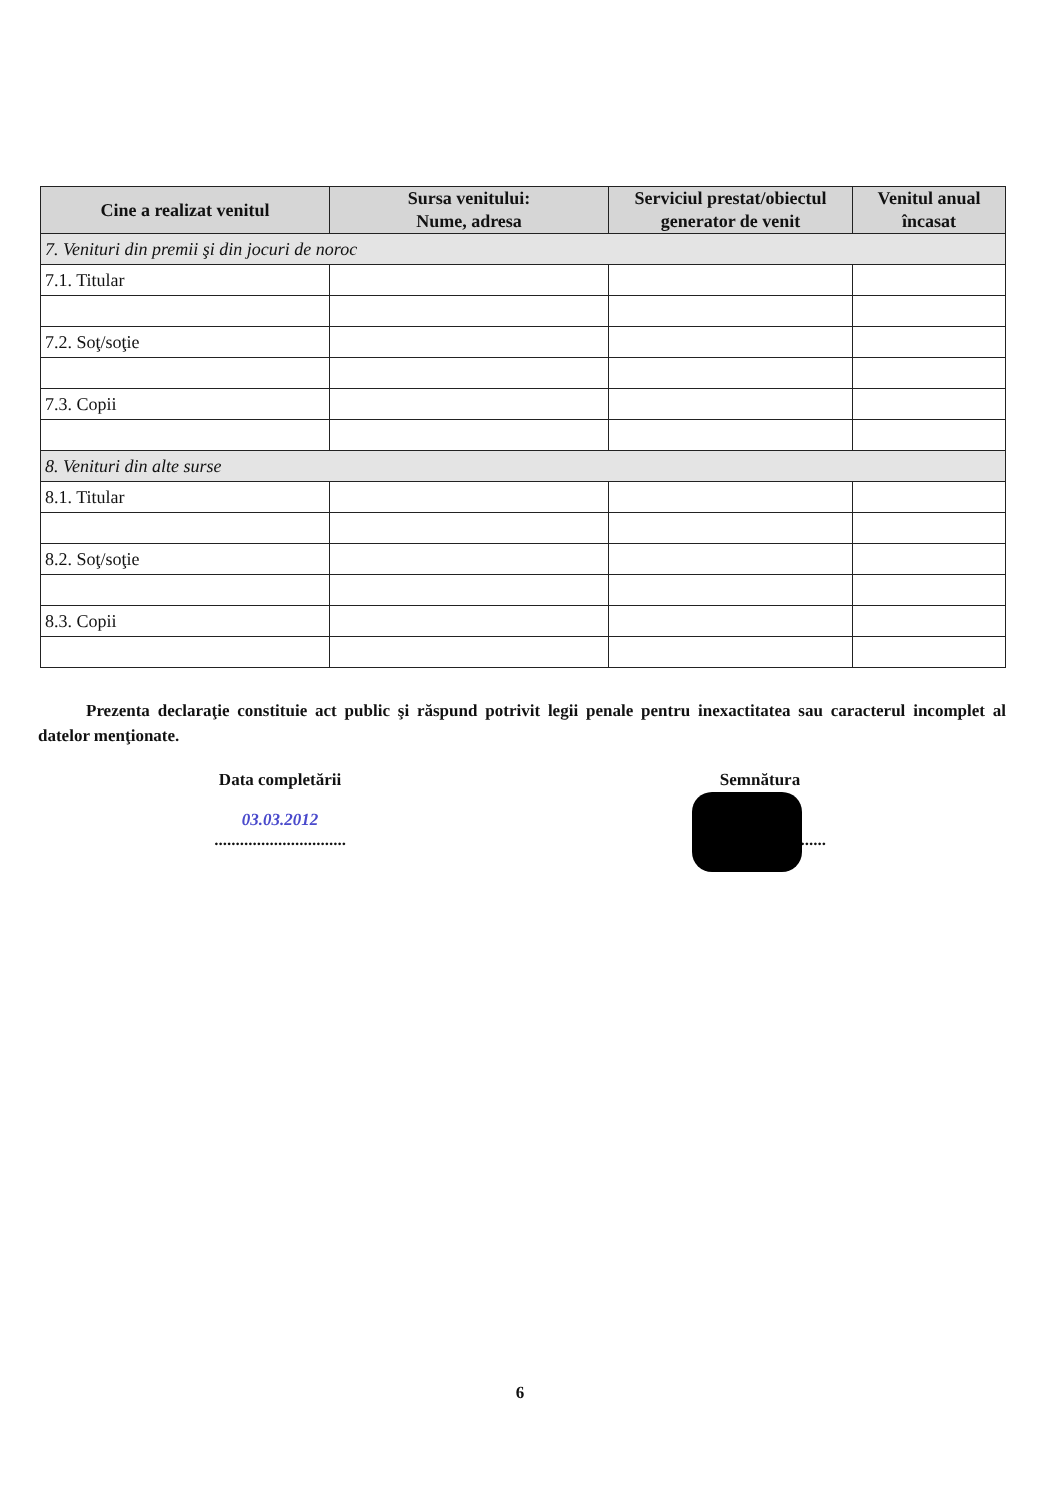| Cine a realizat venitul | Sursa venitului: Nume, adresa | Serviciul prestat/obiectul generator de venit | Venitul anual încasat |
| --- | --- | --- | --- |
| 7. Venituri din premii şi din jocuri de noroc | | | |
| 7.1. Titular | | | |
| 7.2. Soţ/soţie | | | |
| 7.3. Copii | | | |
| 8. Venituri din alte surse | | | |
| 8.1. Titular | | | |
| 8.2. Soţ/soţie | | | |
| 8.3. Copii | | | |
Prezenta declaraţie constituie act public şi răspund potrivit legii penale pentru inexactitatea sau caracterul incomplet al datelor menţionate.
Data completării
03.03.2012
...............................
Semnătura
...............................
6